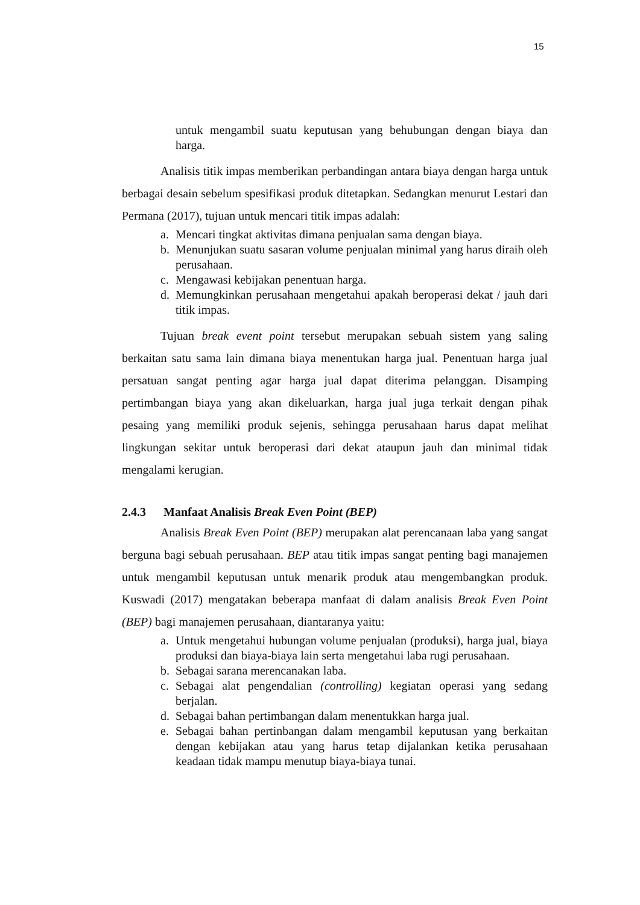15
untuk mengambil suatu keputusan yang behubungan dengan biaya dan harga.
Analisis titik impas memberikan perbandingan antara biaya dengan harga untuk berbagai desain sebelum spesifikasi produk ditetapkan. Sedangkan menurut Lestari dan Permana (2017), tujuan untuk mencari titik impas adalah:
a. Mencari tingkat aktivitas dimana penjualan sama dengan biaya.
b. Menunjukan suatu sasaran volume penjualan minimal yang harus diraih oleh perusahaan.
c. Mengawasi kebijakan penentuan harga.
d. Memungkinkan perusahaan mengetahui apakah beroperasi dekat / jauh dari titik impas.
Tujuan break event point tersebut merupakan sebuah sistem yang saling berkaitan satu sama lain dimana biaya menentukan harga jual. Penentuan harga jual persatuan sangat penting agar harga jual dapat diterima pelanggan. Disamping pertimbangan biaya yang akan dikeluarkan, harga jual juga terkait dengan pihak pesaing yang memiliki produk sejenis, sehingga perusahaan harus dapat melihat lingkungan sekitar untuk beroperasi dari dekat ataupun jauh dan minimal tidak mengalami kerugian.
2.4.3 Manfaat Analisis Break Even Point (BEP)
Analisis Break Even Point (BEP) merupakan alat perencanaan laba yang sangat berguna bagi sebuah perusahaan. BEP atau titik impas sangat penting bagi manajemen untuk mengambil keputusan untuk menarik produk atau mengembangkan produk. Kuswadi (2017) mengatakan beberapa manfaat di dalam analisis Break Even Point (BEP) bagi manajemen perusahaan, diantaranya yaitu:
a. Untuk mengetahui hubungan volume penjualan (produksi), harga jual, biaya produksi dan biaya-biaya lain serta mengetahui laba rugi perusahaan.
b. Sebagai sarana merencanakan laba.
c. Sebagai alat pengendalian (controlling) kegiatan operasi yang sedang berjalan.
d. Sebagai bahan pertimbangan dalam menentukkan harga jual.
e. Sebagai bahan pertinbangan dalam mengambil keputusan yang berkaitan dengan kebijakan atau yang harus tetap dijalankan ketika perusahaan keadaan tidak mampu menutup biaya-biaya tunai.